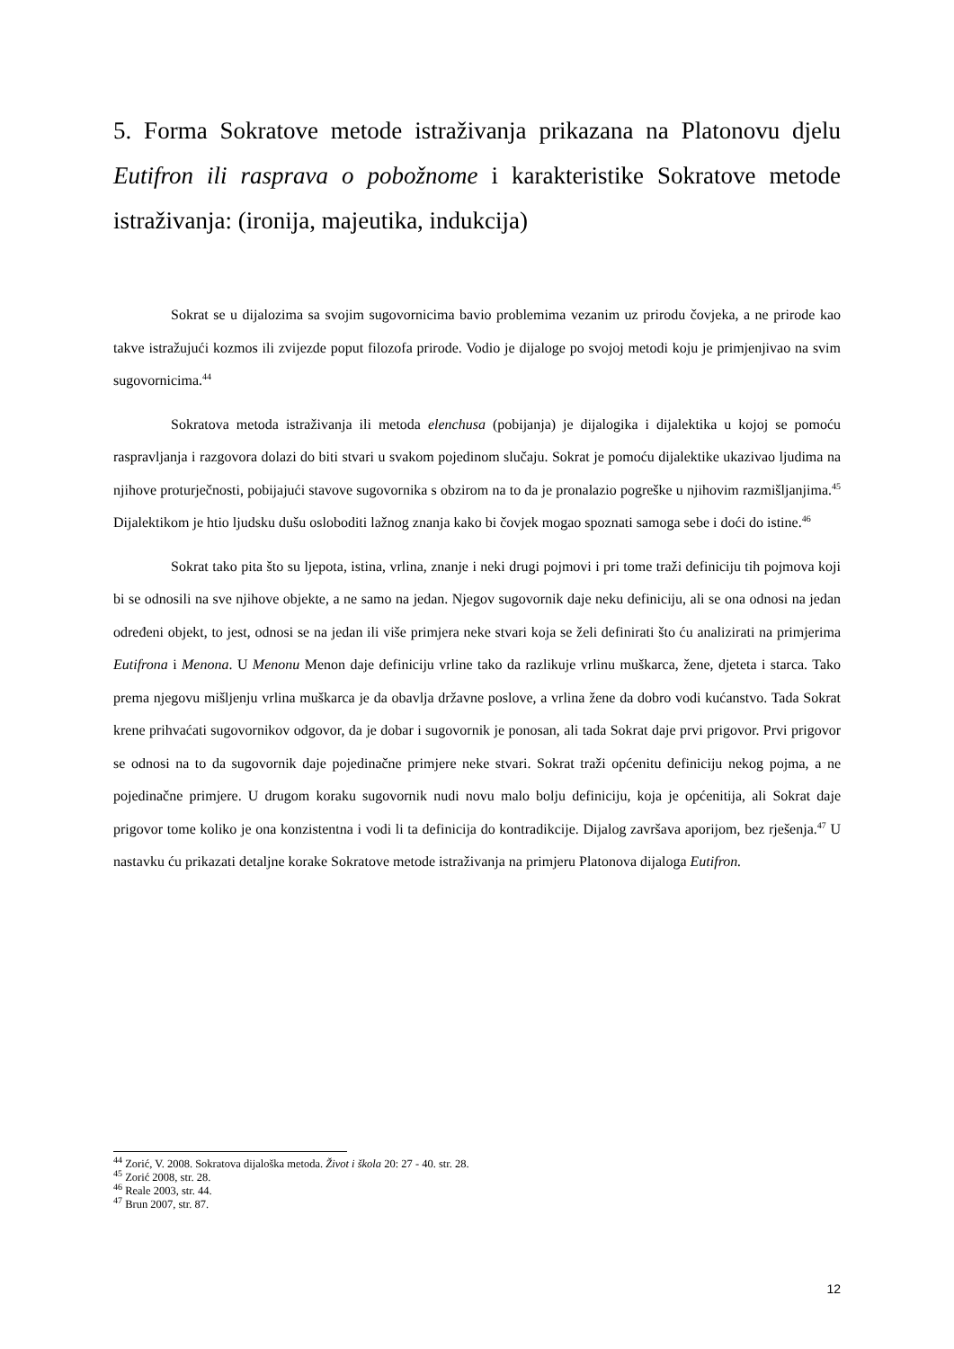5. Forma Sokratove metode istraživanja prikazana na Platonovu djelu Eutifron ili rasprava o pobožnome i karakteristike Sokratove metode istraživanja: (ironija, majeutika, indukcija)
Sokrat se u dijalozima sa svojim sugovornicima bavio problemima vezanim uz prirodu čovjeka, a ne prirode kao takve istražujući kozmos ili zvijezde poput filozofa prirode. Vodio je dijaloge po svojoj metodi koju je primjenjivao na svim sugovornicima.<sup>44</sup>
Sokratova metoda istraživanja ili metoda elenchusa (pobijanja) je dijalogika i dijalektika u kojoj se pomoću raspravljanja i razgovora dolazi do biti stvari u svakom pojedinom slučaju. Sokrat je pomoću dijalektike ukazivao ljudima na njihove proturječnosti, pobijajući stavove sugovornika s obzirom na to da je pronalazio pogreške u njihovim razmišljanjima.<sup>45</sup> Dijalektikom je htio ljudsku dušu osloboditi lažnog znanja kako bi čovjek mogao spoznati samoga sebe i doći do istine.<sup>46</sup>
Sokrat tako pita što su ljepota, istina, vrlina, znanje i neki drugi pojmovi i pri tome traži definiciju tih pojmova koji bi se odnosili na sve njihove objekte, a ne samo na jedan. Njegov sugovornik daje neku definiciju, ali se ona odnosi na jedan određeni objekt, to jest, odnosi se na jedan ili više primjera neke stvari koja se želi definirati što ću analizirati na primjerima Eutifrona i Menona. U Menonu Menon daje definiciju vrline tako da razlikuje vrlinu muškarca, žene, djeteta i starca. Tako prema njegovu mišljenju vrlina muškarca je da obavlja državne poslove, a vrlina žene da dobro vodi kućanstvo. Tada Sokrat krene prihvaćati sugovornikov odgovor, da je dobar i sugovornik je ponosan, ali tada Sokrat daje prvi prigovor. Prvi prigovor se odnosi na to da sugovornik daje pojedinačne primjere neke stvari. Sokrat traži općenitu definiciju nekog pojma, a ne pojedinačne primjere. U drugom koraku sugovornik nudi novu malo bolju definiciju, koja je općenitija, ali Sokrat daje prigovor tome koliko je ona konzistentna i vodi li ta definicija do kontradikcije. Dijalog završava aporijom, bez rješenja.<sup>47</sup> U nastavku ću prikazati detaljne korake Sokratove metode istraživanja na primjeru Platonova dijaloga Eutifron.
<sup>44</sup> Zorić, V. 2008. Sokratova dijaloška metoda. Život i škola 20: 27 - 40. str. 28.
<sup>45</sup> Zorić 2008, str. 28.
<sup>46</sup> Reale 2003, str. 44.
<sup>47</sup> Brun 2007, str. 87.
12